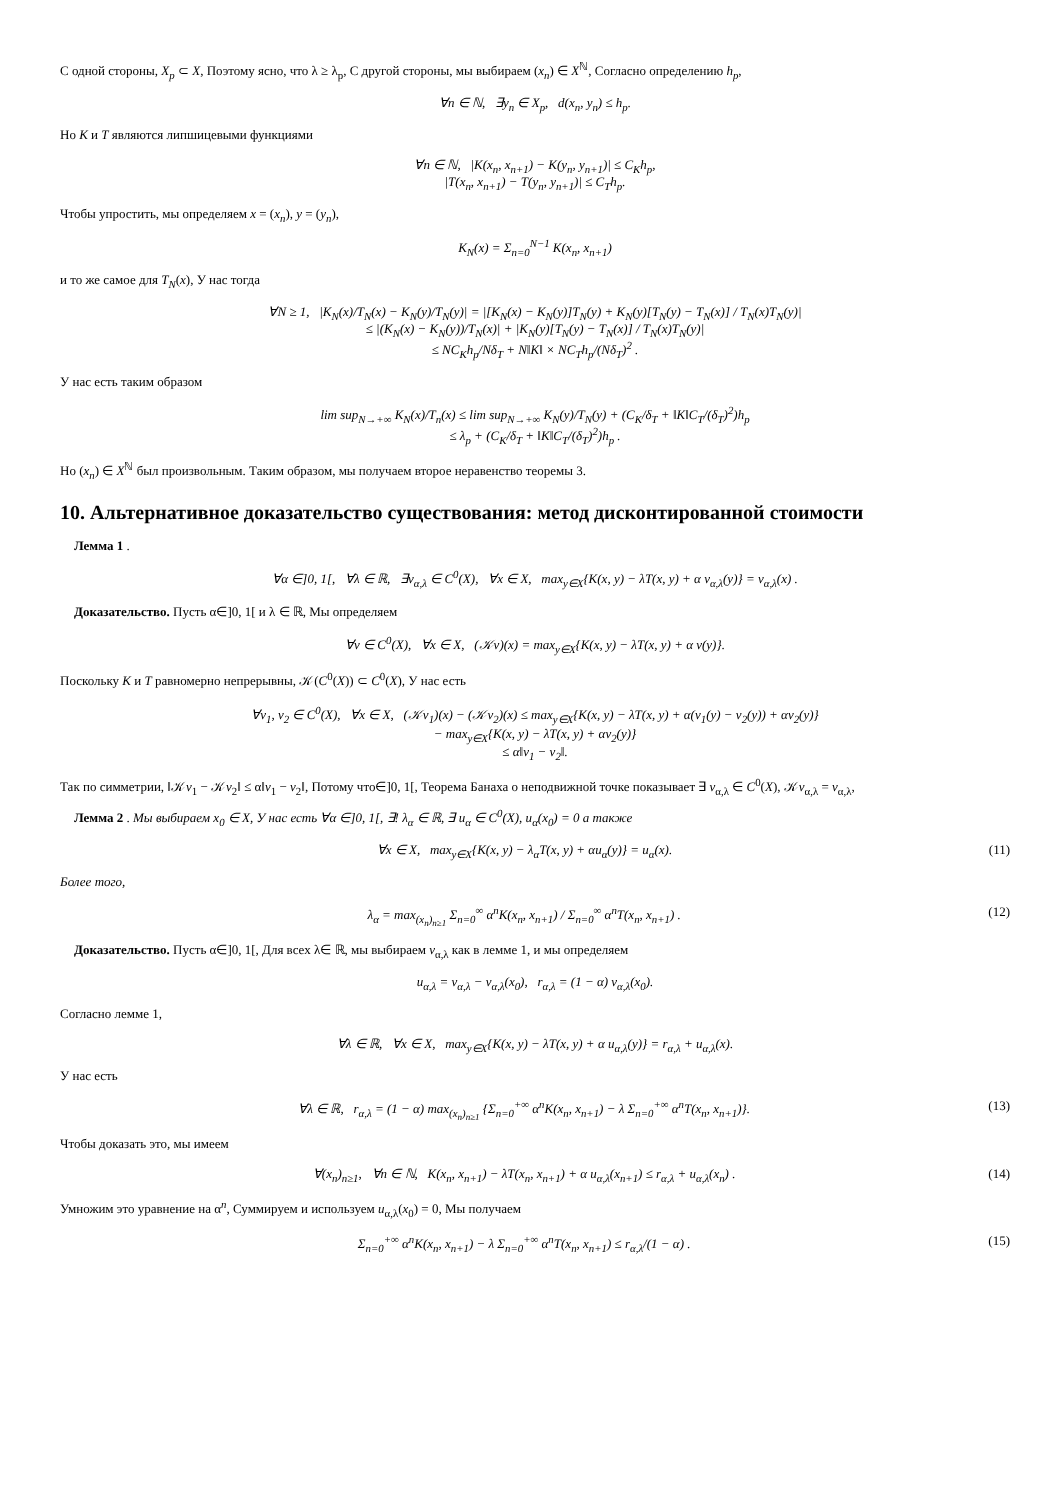С одной стороны, X<sub>p</sub> ⊂ X, Поэтому ясно, что λ ≥ λ<sub>p</sub>, С другой стороны, мы выбираем (x<sub>n</sub>) ∈ X<sup>ℕ</sup>, Согласно определению h<sub>p</sub>,
∀n ∈ ℕ, ∃y<sub>n</sub> ∈ X<sub>p</sub>, d(x<sub>n</sub>, y<sub>n</sub>) ≤ h<sub>p</sub>.
Но K и T являются липшицевыми функциями
∀n ∈ ℕ, |K(x<sub>n</sub>, x<sub>n+1</sub>) − K(y<sub>n</sub>, y<sub>n+1</sub>)| ≤ C<sub>K</sub>h<sub>p</sub>,
|T(x<sub>n</sub>, x<sub>n+1</sub>) − T(y<sub>n</sub>, y<sub>n+1</sub>)| ≤ C<sub>T</sub>h<sub>p</sub>.
Чтобы упростить, мы определяем x = (x<sub>n</sub>), y = (y<sub>n</sub>),
K<sub>N</sub>(x) = Σ<sub>n=0</sub><sup>N−1</sup> K(x<sub>n</sub>, x<sub>n+1</sub>)
и то же самое для T<sub>N</sub>(x), У нас тогда
∀N ≥ 1, |K<sub>N</sub>(x)/T<sub>N</sub>(x) − K<sub>N</sub>(y)/T<sub>N</sub>(y)| = |[K<sub>N</sub>(x) − K<sub>N</sub>(y)]T<sub>N</sub>(y) + K<sub>N</sub>(y)[T<sub>N</sub>(y) − T<sub>N</sub>(x)] / T<sub>N</sub>(x)T<sub>N</sub>(y)|
≤ |(K<sub>N</sub>(x) − K<sub>N</sub>(y))/T<sub>N</sub>(x)| + |K<sub>N</sub>(y)[T<sub>N</sub>(y) − T<sub>N</sub>(x)] / T<sub>N</sub>(x)T<sub>N</sub>(y)|
≤ NC<sub>K</sub>h<sub>p</sub>/Nδ<sub>T</sub> + N‖K‖ × NC<sub>T</sub>h<sub>p</sub>/(Nδ<sub>T</sub>)<sup>2</sup> .
У нас есть таким образом
lim sup<sub>N→+∞</sub> K<sub>N</sub>(x)/T<sub>n</sub>(x) ≤ lim sup<sub>N→+∞</sub> K<sub>N</sub>(y)/T<sub>N</sub>(y) + (C<sub>K</sub>/δ<sub>T</sub> + ‖K‖C<sub>T</sub>/(δ<sub>T</sub>)<sup>2</sup>)h<sub>p</sub>
≤ λ<sub>p</sub> + (C<sub>K</sub>/δ<sub>T</sub> + ‖K‖C<sub>T</sub>/(δ<sub>T</sub>)<sup>2</sup>)h<sub>p</sub> .
Но (x<sub>n</sub>) ∈ X<sup>ℕ</sup> был произвольным. Таким образом, мы получаем второе неравенство теоремы 3.
10. Альтернативное доказательство существования: метод дисконтированной стоимости
Лемма 1 .
∀α ∈]0, 1[, ∀λ ∈ ℝ, ∃v<sub>α,λ</sub> ∈ C<sup>0</sup>(X), ∀x ∈ X, max<sub>y∈X</sub>{K(x, y) − λT(x, y) + α v<sub>α,λ</sub>(y)} = v<sub>α,λ</sub>(x) .
Доказательство. Пусть α∈]0, 1[ и λ ∈ ℝ, Мы определяем
∀v ∈ C<sup>0</sup>(X), ∀x ∈ X, (𝒦v)(x) = max<sub>y∈X</sub>{K(x, y) − λT(x, y) + α v(y)}.
Поскольку K и T равномерно непрерывны, 𝒦(C<sup>0</sup>(X)) ⊂ C<sup>0</sup>(X), У нас есть
∀v<sub>1</sub>, v<sub>2</sub> ∈ C<sup>0</sup>(X), ∀x ∈ X, (𝒦v<sub>1</sub>)(x) − (𝒦v<sub>2</sub>)(x) ≤ max<sub>y∈X</sub>{K(x, y) − λT(x, y) + α(v<sub>1</sub>(y) − v<sub>2</sub>(y)) + αv<sub>2</sub>(y)}
− max<sub>y∈X</sub>{K(x, y) − λT(x, y) + αv<sub>2</sub>(y)}
≤ α‖v<sub>1</sub> − v<sub>2</sub>‖.
Так по симметрии, ‖𝒦v<sub>1</sub> − 𝒦v<sub>2</sub>‖ ≤ α‖v<sub>1</sub> − v<sub>2</sub>‖, Потому что∈]0, 1[, Теорема Банаха о неподвижной точке показывает ∃ v<sub>α,λ</sub> ∈ C<sup>0</sup>(X), 𝒦v<sub>α,λ</sub> = v<sub>α,λ</sub>,
Лемма 2 . Мы выбираем x<sub>0</sub> ∈ X, У нас есть ∀α ∈]0, 1[, ∃! λ<sub>α</sub> ∈ ℝ, ∃ u<sub>α</sub> ∈ C<sup>0</sup>(X), u<sub>α</sub>(x<sub>0</sub>) = 0 а также
∀x ∈ X, max<sub>y∈X</sub>{K(x, y) − λ<sub>α</sub>T(x, y) + αu<sub>α</sub>(y)} = u<sub>α</sub>(x). (11)
Более того,
λ<sub>α</sub> = max<sub>(x<sub>n</sub>)<sub>n≥1</sub></sub> Σ<sub>n=0</sub><sup>∞</sup> α<sup>n</sup>K(x<sub>n</sub>, x<sub>n+1</sub>) / Σ<sub>n=0</sub><sup>∞</sup> α<sup>n</sup>T(x<sub>n</sub>, x<sub>n+1</sub>) . (12)
Доказательство. Пусть α∈]0, 1[, Для всех λ∈ ℝ, мы выбираем v<sub>α,λ</sub> как в лемме 1, и мы определяем
u<sub>α,λ</sub> = v<sub>α,λ</sub> − v<sub>α,λ</sub>(x<sub>0</sub>), r<sub>α,λ</sub> = (1 − α) v<sub>α,λ</sub>(x<sub>0</sub>).
Согласно лемме 1,
∀λ ∈ ℝ, ∀x ∈ X, max<sub>y∈X</sub>{K(x, y) − λT(x, y) + α u<sub>α,λ</sub>(y)} = r<sub>α,λ</sub> + u<sub>α,λ</sub>(x).
У нас есть
∀λ ∈ ℝ, r<sub>α,λ</sub> = (1 − α) max<sub>(x<sub>n</sub>)<sub>n≥1</sub></sub> {Σ<sub>n=0</sub><sup>+∞</sup> α<sup>n</sup>K(x<sub>n</sub>, x<sub>n+1</sub>) − λ Σ<sub>n=0</sub><sup>+∞</sup> α<sup>n</sup>T(x<sub>n</sub>, x<sub>n+1</sub>)}. (13)
Чтобы доказать это, мы имеем
∀(x<sub>n</sub>)<sub>n≥1</sub>, ∀n ∈ ℕ, K(x<sub>n</sub>, x<sub>n+1</sub>) − λT(x<sub>n</sub>, x<sub>n+1</sub>) + α u<sub>α,λ</sub>(x<sub>n+1</sub>) ≤ r<sub>α,λ</sub> + u<sub>α,λ</sub>(x<sub>n</sub>) . (14)
Умножим это уравнение на α<sup>n</sup>, Суммируем и используем u<sub>α,λ</sub>(x<sub>0</sub>) = 0, Мы получаем
Σ<sub>n=0</sub><sup>+∞</sup> α<sup>n</sup>K(x<sub>n</sub>, x<sub>n+1</sub>) − λ Σ<sub>n=0</sub><sup>+∞</sup> α<sup>n</sup>T(x<sub>n</sub>, x<sub>n+1</sub>) ≤ r<sub>α,λ</sub>/(1 − α) . (15)